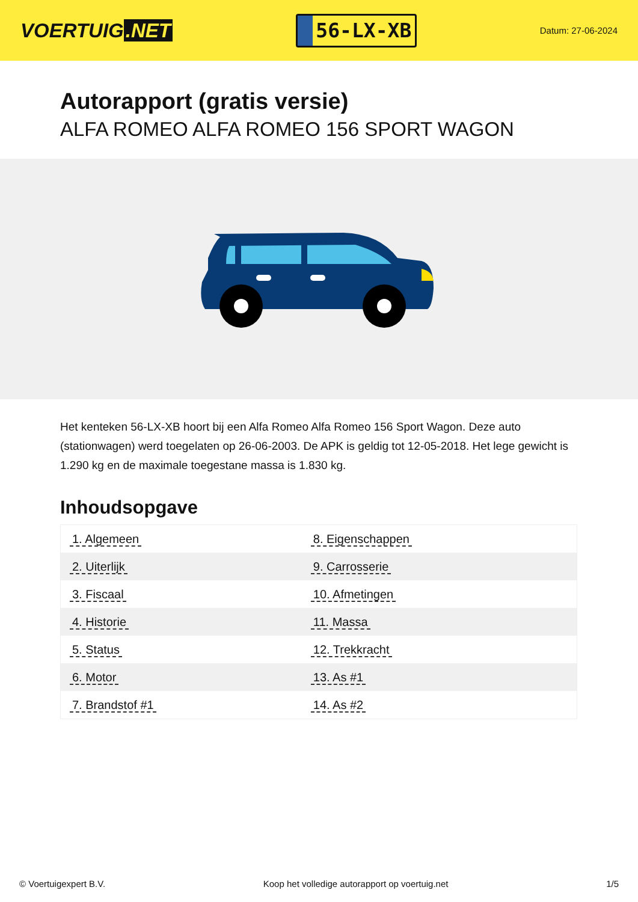VOERTUIG.NET
56-LX-XB
Datum: 27-06-2024
Autorapport (gratis versie)
ALFA ROMEO ALFA ROMEO 156 SPORT WAGON
Het kenteken 56-LX-XB hoort bij een Alfa Romeo Alfa Romeo 156 Sport Wagon. Deze auto (stationwagen) werd toegelaten op 26-06-2003. De APK is geldig tot 12-05-2018. Het lege gewicht is 1.290 kg en de maximale toegestane massa is 1.830 kg.
Inhoudsopgave
| 1. Algemeen | 8. Eigenschappen |
| 2. Uiterlijk | 9. Carrosserie |
| 3. Fiscaal | 10. Afmetingen |
| 4. Historie | 11. Massa |
| 5. Status | 12. Trekkracht |
| 6. Motor | 13. As #1 |
| 7. Brandstof #1 | 14. As #2 |
© Voertuigexpert B.V. Koop het volledige autorapport op voertuig.net 1/5